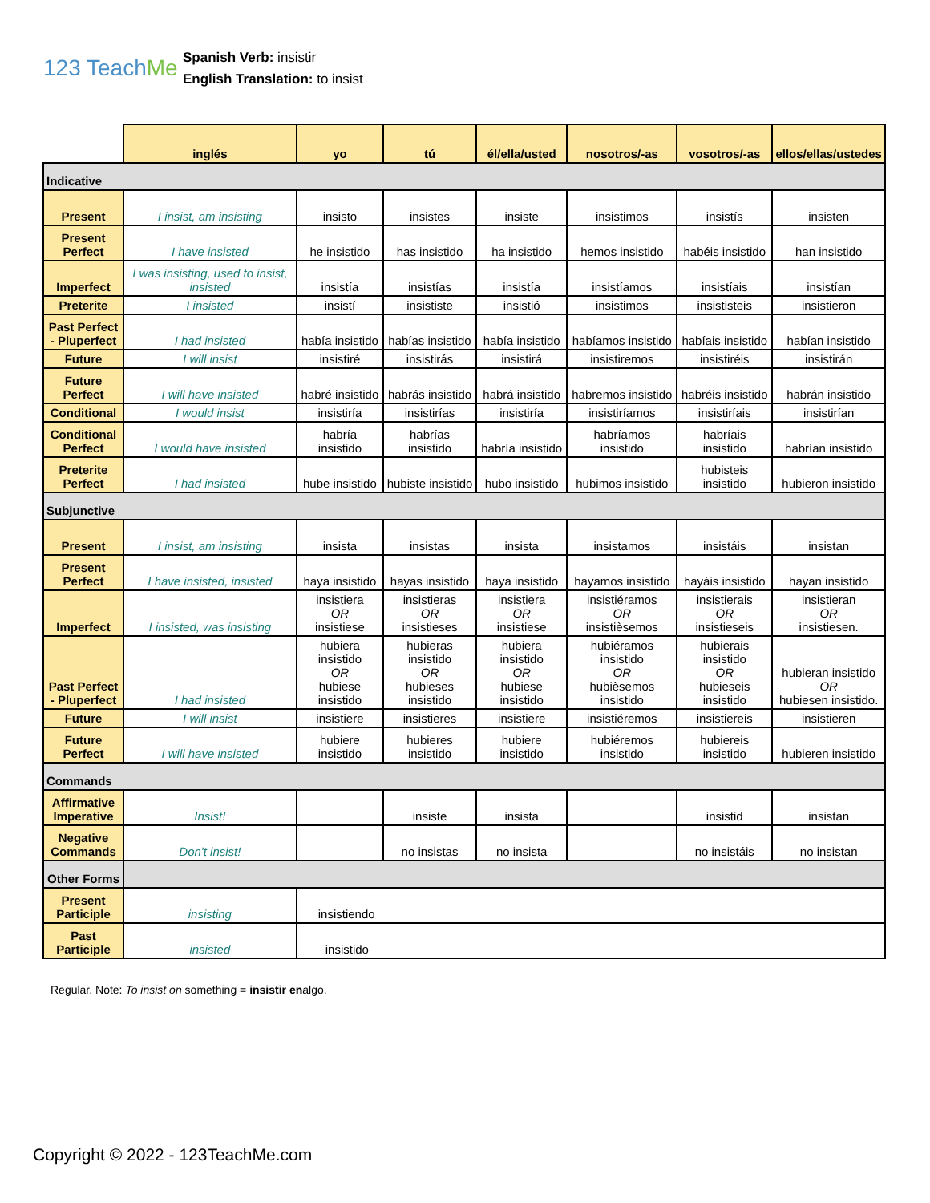123 TeachMe
Spanish Verb: insistir
English Translation: to insist
| | inglés | yo | tú | él/ella/usted | nosotros/-as | vosotros/-as | ellos/ellas/ustedes |
| Indicative | | | | | | | |
| Present | I insist, am insisting | insisto | insistes | insiste | insistimos | insistís | insisten |
| Present Perfect | I have insisted | he insistido | has insistido | ha insistido | hemos insistido | habéis insistido | han insistido |
| Imperfect | I was insisting, used to insist, insisted | insistía | insistías | insistía | insistíamos | insistíais | insistían |
| Preterite | I insisted | insistí | insististe | insistió | insistimos | insististeis | insistieron |
| Past Perfect - Pluperfect | I had insisted | había insistido | habías insistido | había insistido | habíamos insistido | habíais insistido | habían insistido |
| Future | I will insist | insistiré | insistirás | insistirá | insistiremos | insistiréis | insistirán |
| Future Perfect | I will have insisted | habré insistido | habrás insistido | habrá insistido | habremos insistido | habréis insistido | habrán insistido |
| Conditional | I would insist | insistiría | insistirías | insistiría | insistiríamos | insistiríais | insistirían |
| Conditional Perfect | I would have insisted | habría insistido | habrías insistido | habría insistido | habríamos insistido | habríais insistido | habrían insistido |
| Preterite Perfect | I had insisted | hube insistido | hubiste insistido | hubo insistido | hubimos insistido | hubisteis insistido | hubieron insistido |
| Subjunctive | | | | | | | |
| Present | I insist, am insisting | insista | insistas | insista | insistamos | insistáis | insistan |
| Present Perfect | I have insisted, insisted | haya insistido | hayas insistido | haya insistido | hayamos insistido | hayáis insistido | hayan insistido |
| Imperfect | I insisted, was insisting | insistiera OR insistiese | insistieras OR insistieses | insistiera OR insistiese | insistiéramos OR insistièsemos | insistierais OR insistieseis | insistieran OR insistiesen. |
| Past Perfect - Pluperfect | I had insisted | hubiera insistido OR hubiese insistido | hubieras insistido OR hubieses insistido | hubiera insistido OR hubiese insistido | hubiéramos insistido OR hubièsemos insistido | hubierais insistido OR hubieseis insistido | hubieran insistido OR hubiesen insistido. |
| Future | I will insist | insistiere | insistieres | insistiere | insistiéremos | insistiereis | insistieren |
| Future Perfect | I will have insisted | hubiere insistido | hubieres insistido | hubiere insistido | hubiéremos insistido | hubiereis insistido | hubieren insistido |
| Commands | | | | | | | |
| Affirmative Imperative | Insist! | | insiste | insista | | insistid | insistan |
| Negative Commands | Don't insist! | | no insistas | no insista | | no insistáis | no insistan |
| Other Forms | | | | | | | |
| Present Participle | insisting | insistiendo | | | | | |
| Past Participle | insisted | insistido | | | | | |
Regular. Note: To insist on something = insistir enalgo.
Copyright © 2022 - 123TeachMe.com